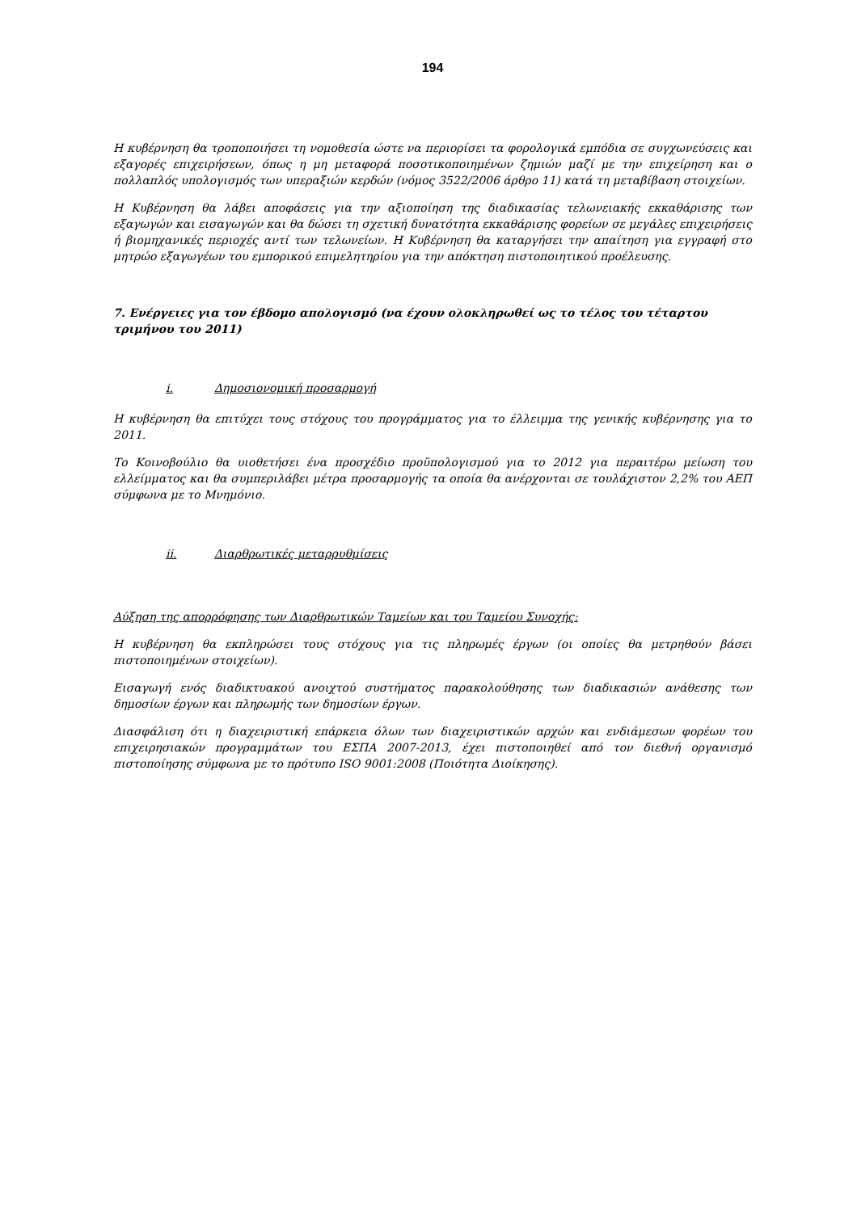194
Η κυβέρνηση θα τροποποιήσει τη νομοθεσία ώστε να περιορίσει τα φορολογικά εμπόδια σε συγχωνεύσεις και εξαγορές επιχειρήσεων, όπως η μη μεταφορά ποσοτικοποιημένων ζημιών μαζί με την επιχείρηση και ο πολλαπλός υπολογισμός των υπεραξιών κερδών (νόμος 3522/2006 άρθρο 11) κατά τη μεταβίβαση στοιχείων.
Η Κυβέρνηση θα λάβει αποφάσεις για την αξιοποίηση της διαδικασίας τελωνειακής εκκαθάρισης των εξαγωγών και εισαγωγών και θα δώσει τη σχετική δυνατότητα εκκαθάρισης φορείων σε μεγάλες επιχειρήσεις ή βιομηχανικές περιοχές αντί των τελωνείων. Η Κυβέρνηση θα καταργήσει την απαίτηση για εγγραφή στο μητρώο εξαγωγέων του εμπορικού επιμελητηρίου για την απόκτηση πιστοποιητικού προέλευσης.
7. Ενέργειες για τον έβδομο απολογισμό (να έχουν ολοκληρωθεί ως το τέλος του τέταρτου τριμήνου του 2011)
i. Δημοσιονομική προσαρμογή
Η κυβέρνηση θα επιτύχει τους στόχους του προγράμματος για το έλλειμμα της γενικής κυβέρνησης για το 2011.
Το Κοινοβούλιο θα υιοθετήσει ένα προσχέδιο προϋπολογισμού για το 2012 για περαιτέρω μείωση του ελλείμματος και θα συμπεριλάβει μέτρα προσαρμογής τα οποία θα ανέρχονται σε τουλάχιστον 2,2% του ΑΕΠ σύμφωνα με το Μνημόνιο.
ii. Διαρθρωτικές μεταρρυθμίσεις
Αύξηση της απορρόφησης των Διαρθρωτικών Ταμείων και του Ταμείου Συνοχής:
Η κυβέρνηση θα εκπληρώσει τους στόχους για τις πληρωμές έργων (οι οποίες θα μετρηθούν βάσει πιστοποιημένων στοιχείων).
Εισαγωγή ενός διαδικτυακού ανοιχτού συστήματος παρακολούθησης των διαδικασιών ανάθεσης των δημοσίων έργων και πληρωμής των δημοσίων έργων.
Διασφάλιση ότι η διαχειριστική επάρκεια όλων των διαχειριστικών αρχών και ενδιάμεσων φορέων του επιχειρησιακών προγραμμάτων του ΕΣΠΑ 2007-2013, έχει πιστοποιηθεί από τον διεθνή οργανισμό πιστοποίησης σύμφωνα με το πρότυπο ISO 9001:2008 (Ποιότητα Διοίκησης).